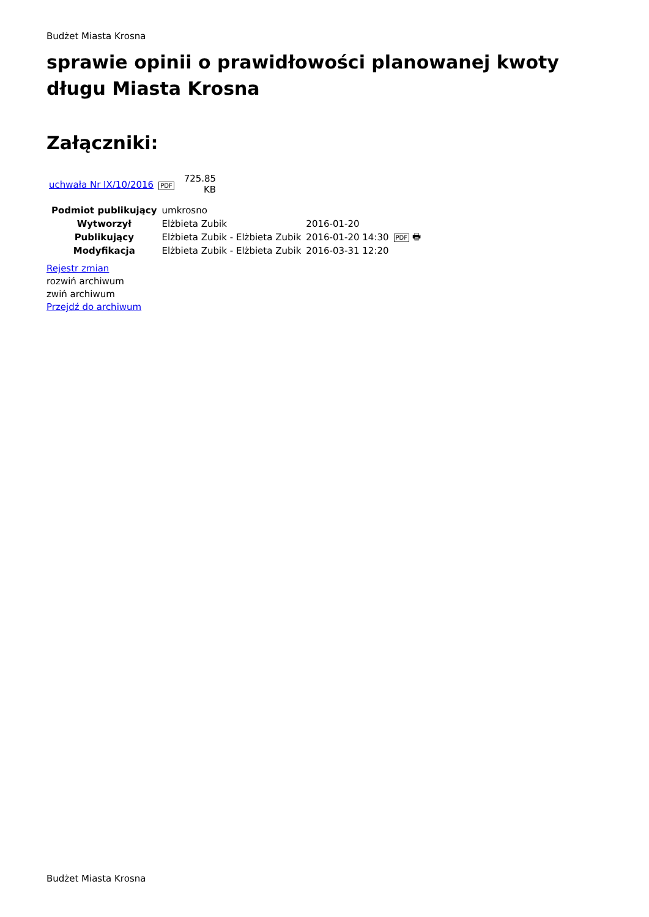Budżet Miasta Krosna
sprawie opinii o prawidłowości planowanej kwoty długu Miasta Krosna
Załączniki:
| uchwała Nr IX/10/2016 | PDF | 725.85 KB |
| Podmiot publikujący | umkrosno | | |
| Wytworzył | Elżbieta Zubik | 2016-01-20 | PDF 🖶 |
| Publikujący | Elżbieta Zubik - Elżbieta Zubik | 2016-01-20 14:30 | |
| Modyfikacja | Elżbieta Zubik - Elżbieta Zubik | 2016-03-31 12:20 | |
Rejestr zmian
rozwiń archiwum
zwiń archiwum
Przejdź do archiwum
Budżet Miasta Krosna